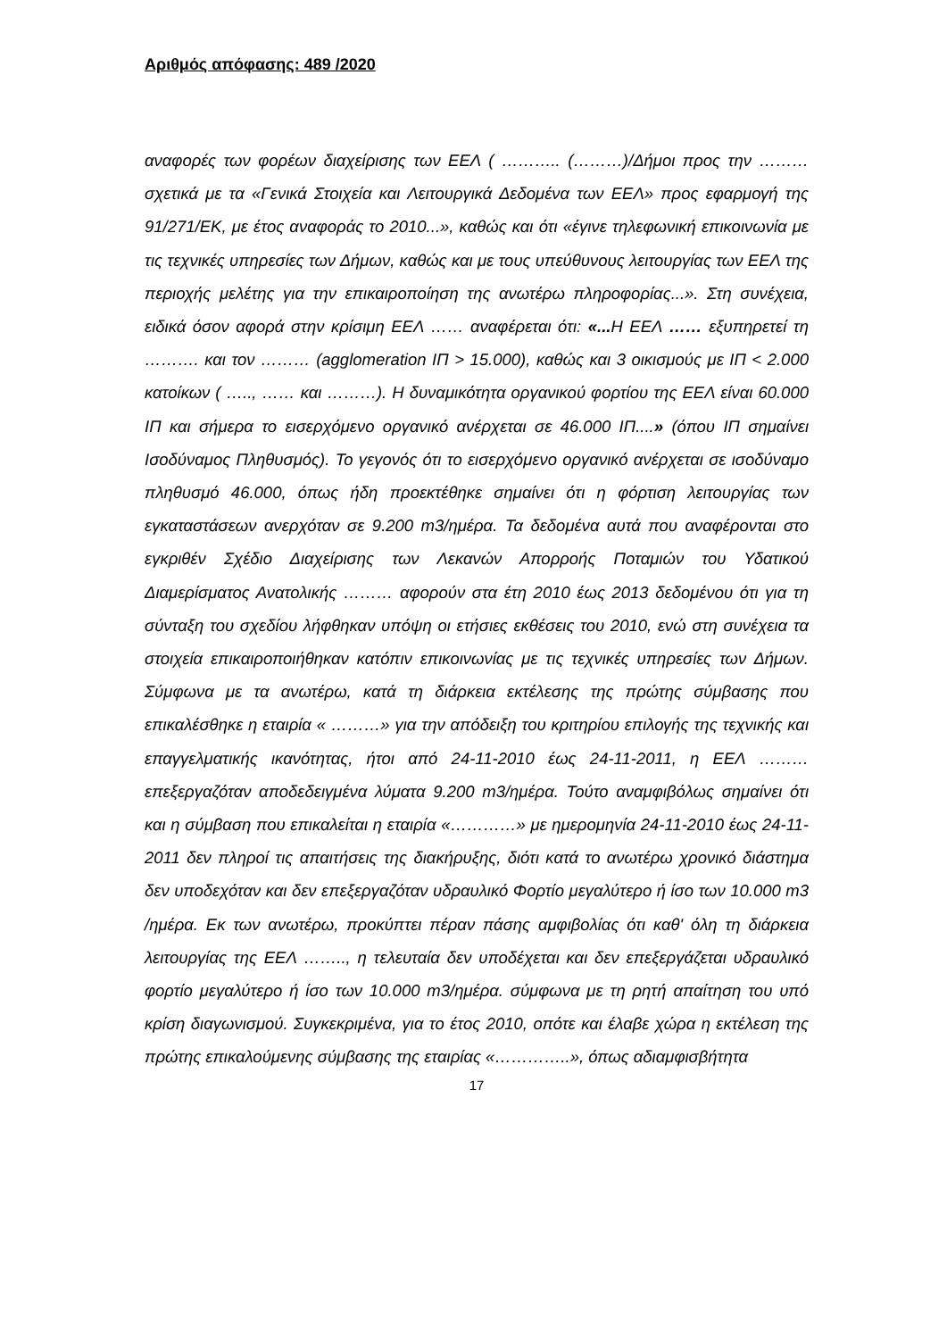Αριθμός απόφασης: 489 /2020
αναφορές των φορέων διαχείρισης των ΕΕΛ ( ……….. (………)/Δήμοι προς την ……… σχετικά με τα «Γενικά Στοιχεία και Λειτουργικά Δεδομένα των ΕΕΛ» προς εφαρμογή της 91/271/ΕΚ, με έτος αναφοράς το 2010...», καθώς και ότι «έγινε τηλεφωνική επικοινωνία με τις τεχνικές υπηρεσίες των Δήμων, καθώς και με τους υπεύθυνους λειτουργίας των ΕΕΛ της περιοχής μελέτης για την επικαιροποίηση της ανωτέρω πληροφορίας...». Στη συνέχεια, ειδικά όσον αφορά στην κρίσιμη ΕΕΛ …… αναφέρεται ότι: «... Η ΕΕΛ …… εξυπηρετεί τη ………. και τον ……… (agglomeration ΙΠ > 15.000), καθώς και 3 οικισμούς με ΙΠ < 2.000 κατοίκων ( ….., …… και ………). Η δυναμικότητα οργανικού φορτίου της ΕΕΛ είναι 60.000 ΙΠ και σήμερα το εισερχόμενο οργανικό ανέρχεται σε 46.000 ΙΠ....» (όπου ΙΠ σημαίνει Ισοδύναμος Πληθυσμός). Το γεγονός ότι το εισερχόμενο οργανικό ανέρχεται σε ισοδύναμο πληθυσμό 46.000, όπως ήδη προεκτέθηκε σημαίνει ότι η φόρτιση λειτουργίας των εγκαταστάσεων ανερχόταν σε 9.200 m3/ημέρα. Τα δεδομένα αυτά που αναφέρονται στο εγκριθέν Σχέδιο Διαχείρισης των Λεκανών Απορροής Ποταμιών του Υδατικού Διαμερίσματος Ανατολικής ……… αφορούν στα έτη 2010 έως 2013 δεδομένου ότι για τη σύνταξη του σχεδίου λήφθηκαν υπόψη οι ετήσιες εκθέσεις του 2010, ενώ στη συνέχεια τα στοιχεία επικαιροποιήθηκαν κατόπιν επικοινωνίας με τις τεχνικές υπηρεσίες των Δήμων. Σύμφωνα με τα ανωτέρω, κατά τη διάρκεια εκτέλεσης της πρώτης σύμβασης που επικαλέσθηκε η εταιρία « ………» για την απόδειξη του κριτηρίου επιλογής της τεχνικής και επαγγελματικής ικανότητας, ήτοι από 24-11-2010 έως 24-11-2011, η ΕΕΛ ……… επεξεργαζόταν αποδεδειγμένα λύματα 9.200 m3/ημέρα. Τούτο αναμφιβόλως σημαίνει ότι και η σύμβαση που επικαλείται η εταιρία «…………» με ημερομηνία 24-11-2010 έως 24-11-2011 δεν πληροί τις απαιτήσεις της διακήρυξης, διότι κατά το ανωτέρω χρονικό διάστημα δεν υποδεχόταν και δεν επεξεργαζόταν υδραυλικό Φορτίο μεγαλύτερο ή ίσο των 10.000 m3 /ημέρα. Εκ των ανωτέρω, προκύπτει πέραν πάσης αμφιβολίας ότι καθ' όλη τη διάρκεια λειτουργίας της ΕΕΛ …….., η τελευταία δεν υποδέχεται και δεν επεξεργάζεται υδραυλικό φορτίο μεγαλύτερο ή ίσο των 10.000 m3/ημέρα. σύμφωνα με τη ρητή απαίτηση του υπό κρίση διαγωνισμού. Συγκεκριμένα, για το έτος 2010, οπότε και έλαβε χώρα η εκτέλεση της πρώτης επικαλούμενης σύμβασης της εταιρίας «…………..», όπως αδιαμφισβήτητα
17